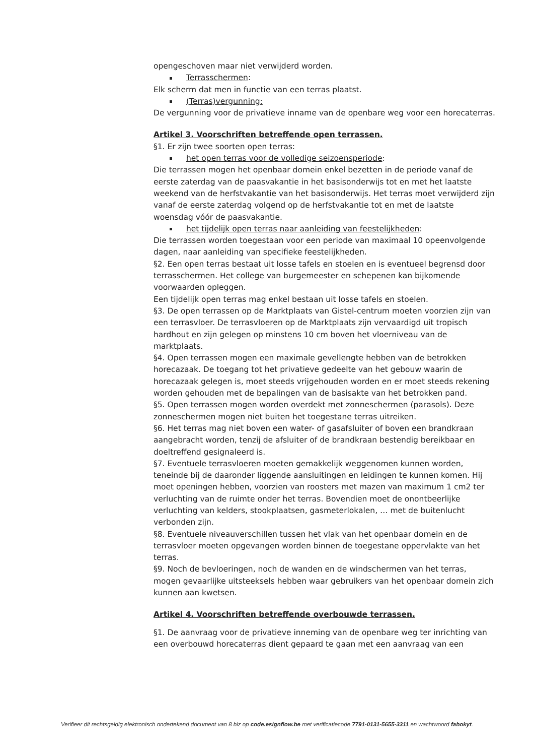opengeschoven maar niet verwijderd worden.
Terrasschermen:
Elk scherm dat men in functie van een terras plaatst.
(Terras)vergunning:
De vergunning voor de privatieve inname van de openbare weg voor een horecaterras.
Artikel 3. Voorschriften betreffende open terrassen.
§1. Er zijn twee soorten open terras:
het open terras voor de volledige seizoensperiode:
Die terrassen mogen het openbaar domein enkel bezetten in de periode vanaf de eerste zaterdag van de paasvakantie in het basisonderwijs tot en met het laatste weekend van de herfstvakantie van het basisonderwijs. Het terras moet verwijderd zijn vanaf de eerste zaterdag volgend op de herfstvakantie tot en met de laatste woensdag vóór de paasvakantie.
het tijdelijk open terras naar aanleiding van feestelijkheden:
Die terrassen worden toegestaan voor een periode van maximaal 10 opeenvolgende dagen, naar aanleiding van specifieke feestelijkheden.
§2. Een open terras bestaat uit losse tafels en stoelen en is eventueel begrensd door terrasschermen. Het college van burgemeester en schepenen kan bijkomende voorwaarden opleggen.
Een tijdelijk open terras mag enkel bestaan uit losse tafels en stoelen.
§3. De open terrassen op de Marktplaats van Gistel-centrum moeten voorzien zijn van een terrasvloer. De terrasvloeren op de Marktplaats zijn vervaardigd uit tropisch hardhout en zijn gelegen op minstens 10 cm boven het vloerniveau van de marktplaats.
§4. Open terrassen mogen een maximale gevellengte hebben van de betrokken horecazaak. De toegang tot het privatieve gedeelte van het gebouw waarin de horecazaak gelegen is, moet steeds vrijgehouden worden en er moet steeds rekening worden gehouden met de bepalingen van de basisakte van het betrokken pand.
§5. Open terrassen mogen worden overdekt met zonneschermen (parasols). Deze zonneschermen mogen niet buiten het toegestane terras uitreiken.
§6. Het terras mag niet boven een water- of gasafsluiter of boven een brandkraan aangebracht worden, tenzij de afsluiter of de brandkraan bestendig bereikbaar en doeltreffend gesignaleerd is.
§7. Eventuele terrasvloeren moeten gemakkelijk weggenomen kunnen worden, teneinde bij de daaronder liggende aansluitingen en leidingen te kunnen komen. Hij moet openingen hebben, voorzien van roosters met mazen van maximum 1 cm2 ter verluchting van de ruimte onder het terras. Bovendien moet de onontbeerlijke verluchting van kelders, stookplaatsen, gasmeterlokalen, … met de buitenlucht verbonden zijn.
§8. Eventuele niveauverschillen tussen het vlak van het openbaar domein en de terrasvloer moeten opgevangen worden binnen de toegestane oppervlakte van het terras.
§9. Noch de bevloeringen, noch de wanden en de windschermen van het terras, mogen gevaarlijke uitsteeksels hebben waar gebruikers van het openbaar domein zich kunnen aan kwetsen.
Artikel 4. Voorschriften betreffende overbouwde terrassen.
§1. De aanvraag voor de privatieve inneming van de openbare weg ter inrichting van een overbouwd horecaterras dient gepaard te gaan met een aanvraag van een
Verifieer dit rechtsgeldig elektronisch ondertekend document van 8 blz op code.esignflow.be met verificatiecode 7791-0131-5655-3311 en wachtwoord fabokyt.